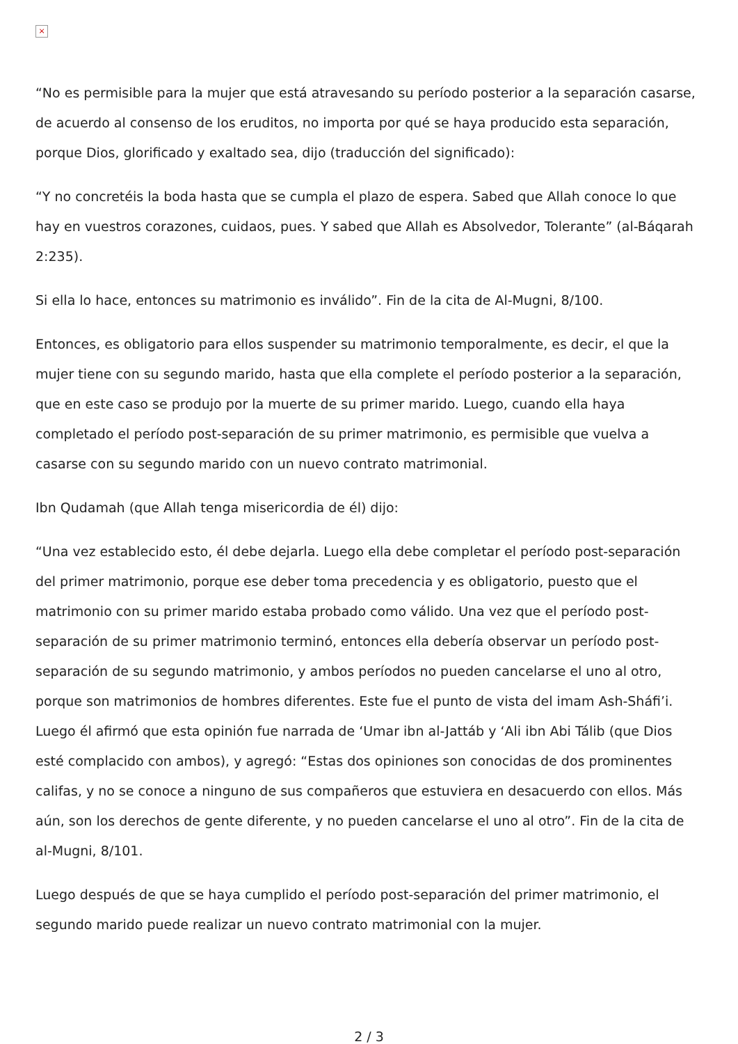×
“No es permisible para la mujer que está atravesando su período posterior a la separación casarse, de acuerdo al consenso de los eruditos, no importa por qué se haya producido esta separación, porque Dios, glorificado y exaltado sea, dijo (traducción del significado):
“Y no concretéis la boda hasta que se cumpla el plazo de espera. Sabed que Allah conoce lo que hay en vuestros corazones, cuidaos, pues. Y sabed que Allah es Absolvedor, Tolerante” (al-Báqarah 2:235).
Si ella lo hace, entonces su matrimonio es inválido”. Fin de la cita de Al-Mugni, 8/100.
Entonces, es obligatorio para ellos suspender su matrimonio temporalmente, es decir, el que la mujer tiene con su segundo marido, hasta que ella complete el período posterior a la separación, que en este caso se produjo por la muerte de su primer marido. Luego, cuando ella haya completado el período post-separación de su primer matrimonio, es permisible que vuelva a casarse con su segundo marido con un nuevo contrato matrimonial.
Ibn Qudamah (que Allah tenga misericordia de él) dijo:
“Una vez establecido esto, él debe dejarla. Luego ella debe completar el período post-separación del primer matrimonio, porque ese deber toma precedencia y es obligatorio, puesto que el matrimonio con su primer marido estaba probado como válido. Una vez que el período post-separación de su primer matrimonio terminó, entonces ella debería observar un período post-separación de su segundo matrimonio, y ambos períodos no pueden cancelarse el uno al otro, porque son matrimonios de hombres diferentes. Este fue el punto de vista del imam Ash-Sháfi’i. Luego él afirmó que esta opinión fue narrada de ‘Umar ibn al-Jattáb y ‘Ali ibn Abi Tálib (que Dios esté complacido con ambos), y agregó: “Estas dos opiniones son conocidas de dos prominentes califas, y no se conoce a ninguno de sus compañeros que estuviera en desacuerdo con ellos. Más aún, son los derechos de gente diferente, y no pueden cancelarse el uno al otro”. Fin de la cita de al-Mugni, 8/101.
Luego después de que se haya cumplido el período post-separación del primer matrimonio, el segundo marido puede realizar un nuevo contrato matrimonial con la mujer.
2 / 3